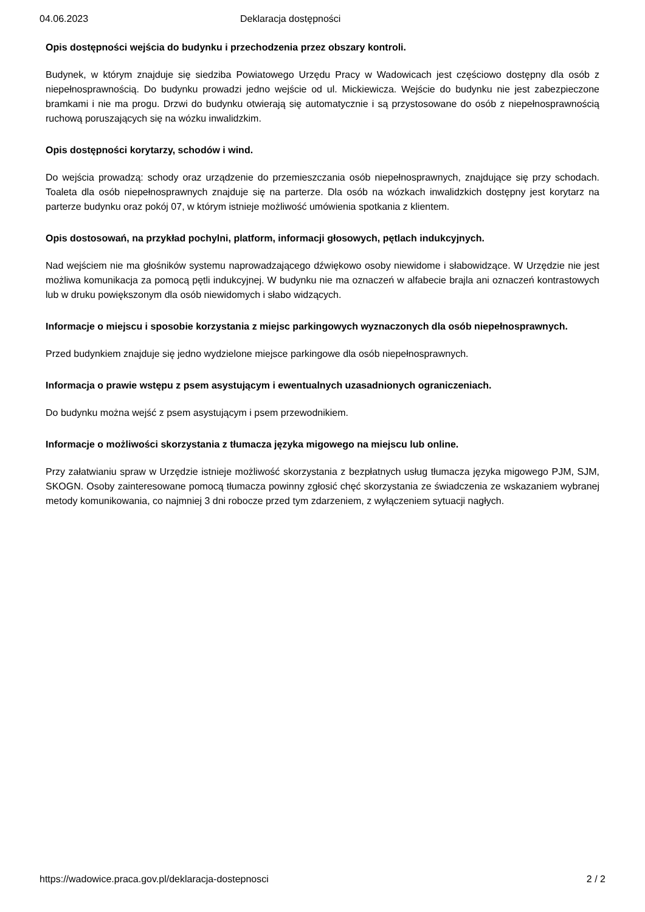04.06.2023 Deklaracja dostępności
Opis dostępności wejścia do budynku i przechodzenia przez obszary kontroli.
Budynek, w którym znajduje się siedziba Powiatowego Urzędu Pracy w Wadowicach jest częściowo dostępny dla osób z niepełnosprawnością. Do budynku prowadzi jedno wejście od ul. Mickiewicza. Wejście do budynku nie jest zabezpieczone bramkami i nie ma progu. Drzwi do budynku otwierają się automatycznie i są przystosowane do osób z niepełnosprawnością ruchową poruszających się na wózku inwalidzkim.
Opis dostępności korytarzy, schodów i wind.
Do wejścia prowadzą: schody oraz urządzenie do przemieszczania osób niepełnosprawnych, znajdujące się przy schodach. Toaleta dla osób niepełnosprawnych znajduje się na parterze. Dla osób na wózkach inwalidzkich dostępny jest korytarz na parterze budynku oraz pokój 07, w którym istnieje możliwość umówienia spotkania z klientem.
Opis dostosowań, na przykład pochylni, platform, informacji głosowych, pętlach indukcyjnych.
Nad wejściem nie ma głośników systemu naprowadzającego dźwiękowo osoby niewidome i słabowidzące. W Urzędzie nie jest możliwa komunikacja za pomocą pętli indukcyjnej. W budynku nie ma oznaczeń w alfabecie brajla ani oznaczeń kontrastowych lub w druku powiększonym dla osób niewidomych i słabo widzących.
Informacje o miejscu i sposobie korzystania z miejsc parkingowych wyznaczonych dla osób niepełnosprawnych.
Przed budynkiem znajduje się jedno wydzielone miejsce parkingowe dla osób niepełnosprawnych.
Informacja o prawie wstępu z psem asystującym i ewentualnych uzasadnionych ograniczeniach.
Do budynku można wejść z psem asystującym i psem przewodnikiem.
Informacje o możliwości skorzystania z tłumacza języka migowego na miejscu lub online.
Przy załatwianiu spraw w Urzędzie istnieje możliwość skorzystania z bezpłatnych usług tłumacza języka migowego PJM, SJM, SKOGN. Osoby zainteresowane pomocą tłumacza powinny zgłosić chęć skorzystania ze świadczenia ze wskazaniem wybranej metody komunikowania, co najmniej 3 dni robocze przed tym zdarzeniem, z wyłączeniem sytuacji nagłych.
https://wadowice.praca.gov.pl/deklaracja-dostepnosci 2 / 2